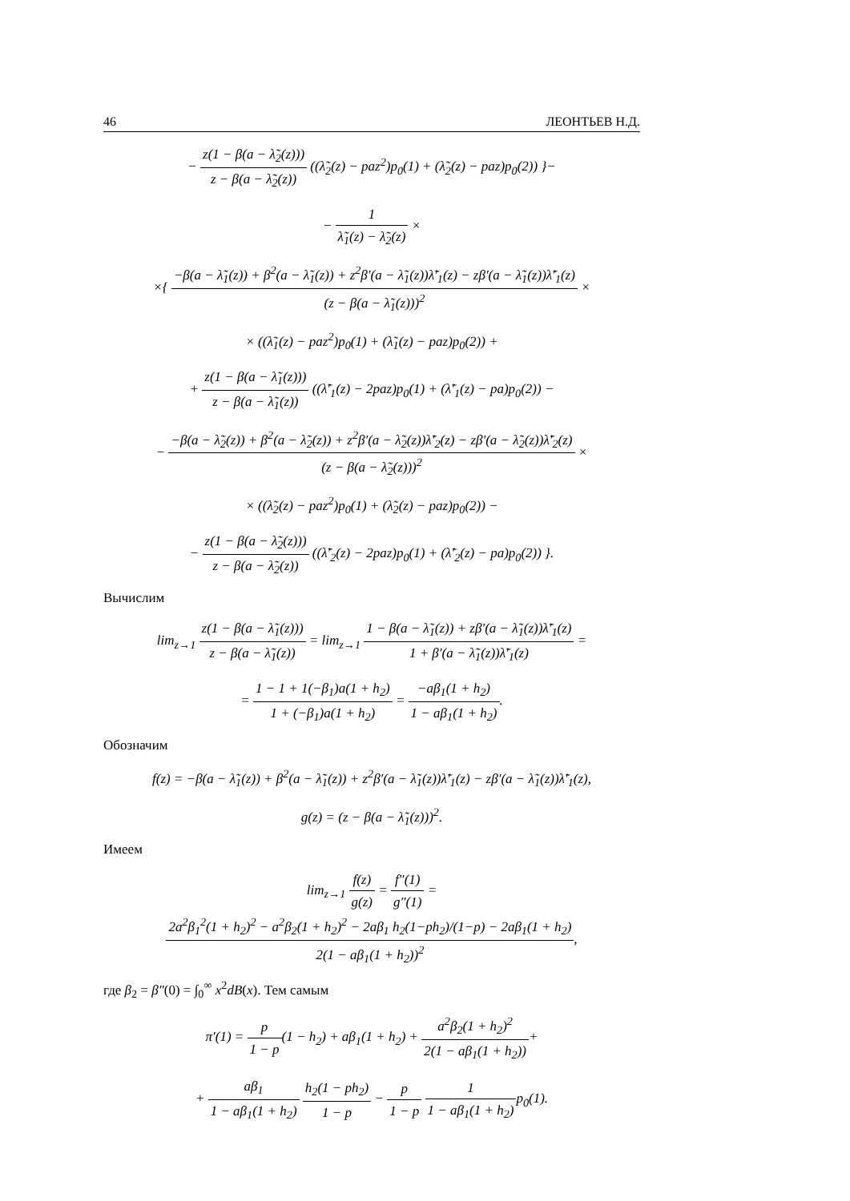46 ЛЕОНТЬЕВ Н.Д.
− z(1 − β(a − λ̃<sub>2</sub>(z))) z − β(a − λ̃<sub>2</sub>(z)) ((λ̃<sub>2</sub>(z) − paz<sup>2</sup>)p<sub>0</sub>(1) + (λ̃<sub>2</sub>(z) − paz)p<sub>0</sub>(2)) }−
− 1 λ̃<sub>1</sub>(z) − λ̃<sub>2</sub>(z) ×
×{ −β(a − λ̃<sub>1</sub>(z)) + β<sup>2</sup>(a − λ̃<sub>1</sub>(z)) + z<sup>2</sup>β′(a − λ̃<sub>1</sub>(z))λ̃′<sub>1</sub>(z) − zβ′(a − λ̃<sub>1</sub>(z))λ̃′<sub>1</sub>(z) (z − β(a − λ̃<sub>1</sub>(z)))<sup>2</sup> ×
× ((λ̃<sub>1</sub>(z) − paz<sup>2</sup>)p<sub>0</sub>(1) + (λ̃<sub>1</sub>(z) − paz)p<sub>0</sub>(2)) +
+ z(1 − β(a − λ̃<sub>1</sub>(z))) z − β(a − λ̃<sub>1</sub>(z)) ((λ̃′<sub>1</sub>(z) − 2paz)p<sub>0</sub>(1) + (λ̃′<sub>1</sub>(z) − pa)p<sub>0</sub>(2)) −
− −β(a − λ̃<sub>2</sub>(z)) + β<sup>2</sup>(a − λ̃<sub>2</sub>(z)) + z<sup>2</sup>β′(a − λ̃<sub>2</sub>(z))λ̃′<sub>2</sub>(z) − zβ′(a − λ̃<sub>2</sub>(z))λ̃′<sub>2</sub>(z) (z − β(a − λ̃<sub>2</sub>(z)))<sup>2</sup> ×
× ((λ̃<sub>2</sub>(z) − paz<sup>2</sup>)p<sub>0</sub>(1) + (λ̃<sub>2</sub>(z) − paz)p<sub>0</sub>(2)) −
− z(1 − β(a − λ̃<sub>2</sub>(z))) z − β(a − λ̃<sub>2</sub>(z)) ((λ̃′<sub>2</sub>(z) − 2paz)p<sub>0</sub>(1) + (λ̃′<sub>2</sub>(z) − pa)p<sub>0</sub>(2)) }.
Вычислим
lim<sub>z→1</sub> z(1 − β(a − λ̃<sub>1</sub>(z))) z − β(a − λ̃<sub>1</sub>(z)) = lim<sub>z→1</sub> 1 − β(a − λ̃<sub>1</sub>(z)) + zβ′(a − λ̃<sub>1</sub>(z))λ̃′<sub>1</sub>(z) 1 + β′(a − λ̃<sub>1</sub>(z))λ̃′<sub>1</sub>(z) =
= 1 − 1 + 1(−β<sub>1</sub>)a(1 + h<sub>2</sub>) 1 + (−β<sub>1</sub>)a(1 + h<sub>2</sub>) = −aβ<sub>1</sub>(1 + h<sub>2</sub>) 1 − aβ<sub>1</sub>(1 + h<sub>2</sub>).
Обозначим
f(z) = −β(a − λ̃<sub>1</sub>(z)) + β<sup>2</sup>(a − λ̃<sub>1</sub>(z)) + z<sup>2</sup>β′(a − λ̃<sub>1</sub>(z))λ̃′<sub>1</sub>(z) − zβ′(a − λ̃<sub>1</sub>(z))λ̃′<sub>1</sub>(z),
g(z) = (z − β(a − λ̃<sub>1</sub>(z)))<sup>2</sup>.
Имеем
lim<sub>z→1</sub> f(z) g(z) = f″(1) g″(1) = 2a<sup>2</sup>β<sub>1</sub><sup>2</sup>(1 + h<sub>2</sub>)<sup>2</sup> − a<sup>2</sup>β<sub>2</sub>(1 + h<sub>2</sub>)<sup>2</sup> − 2aβ<sub>1</sub> h<sub>2</sub>(1−ph<sub>2</sub>)/(1−p) − 2aβ<sub>1</sub>(1 + h<sub>2</sub>) 2(1 − aβ<sub>1</sub>(1 + h<sub>2</sub>))<sup>2</sup>,
где β<sub>2</sub> = β″(0) = ∫<sub>0</sub><sup>∞</sup> x<sup>2</sup>dB(x). Тем самым
π′(1) = p 1 − p(1 − h<sub>2</sub>) + aβ<sub>1</sub>(1 + h<sub>2</sub>) + a<sup>2</sup>β<sub>2</sub>(1 + h<sub>2</sub>)<sup>2</sup> 2(1 − aβ<sub>1</sub>(1 + h<sub>2</sub>))+
+ aβ<sub>1</sub> 1 − aβ<sub>1</sub>(1 + h<sub>2</sub>) h<sub>2</sub>(1 − ph<sub>2</sub>) 1 − p − p 1 − p 1 1 − aβ<sub>1</sub>(1 + h<sub>2</sub>) p<sub>0</sub>(1).